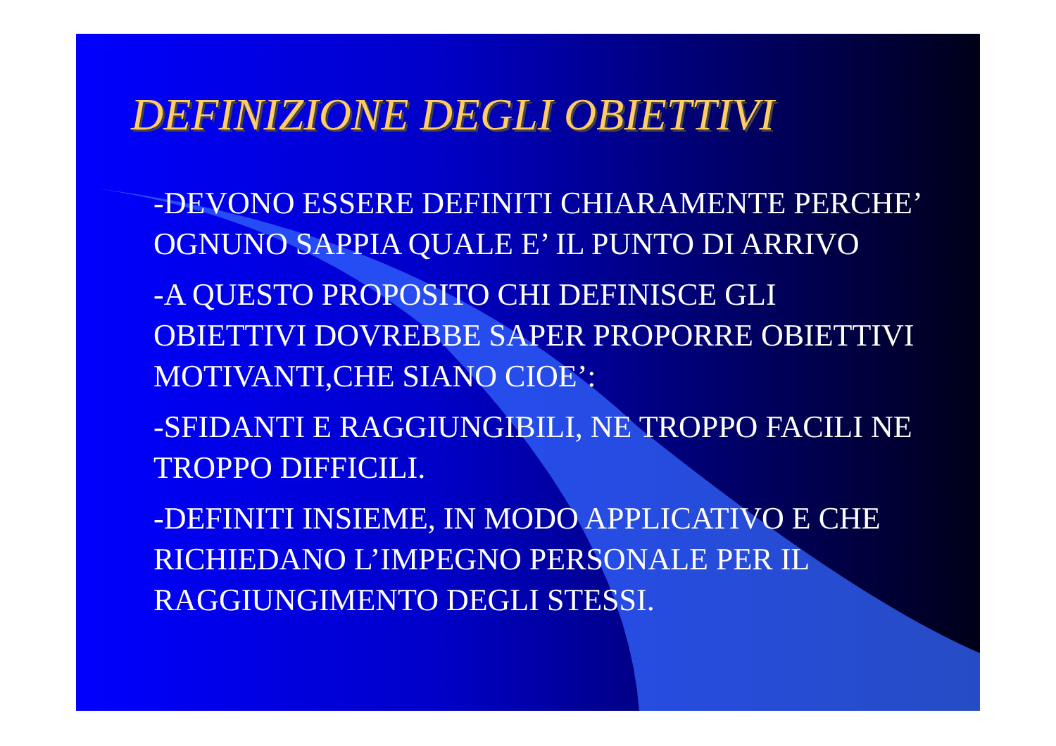DEFINIZIONE DEGLI OBIETTIVI
-DEVONO ESSERE DEFINITI CHIARAMENTE PERCHE’ OGNUNO SAPPIA QUALE E’ IL PUNTO DI ARRIVO
-A QUESTO PROPOSITO CHI DEFINISCE GLI OBIETTIVI DOVREBBE SAPER PROPORRE OBIETTIVI MOTIVANTI,CHE SIANO CIOE’:
-SFIDANTI E RAGGIUNGIBILI, NE TROPPO FACILI NE TROPPO DIFFICILI.
-DEFINITI INSIEME, IN MODO APPLICATIVO E CHE RICHIEDANO L’IMPEGNO PERSONALE PER IL RAGGIUNGIMENTO DEGLI STESSI.